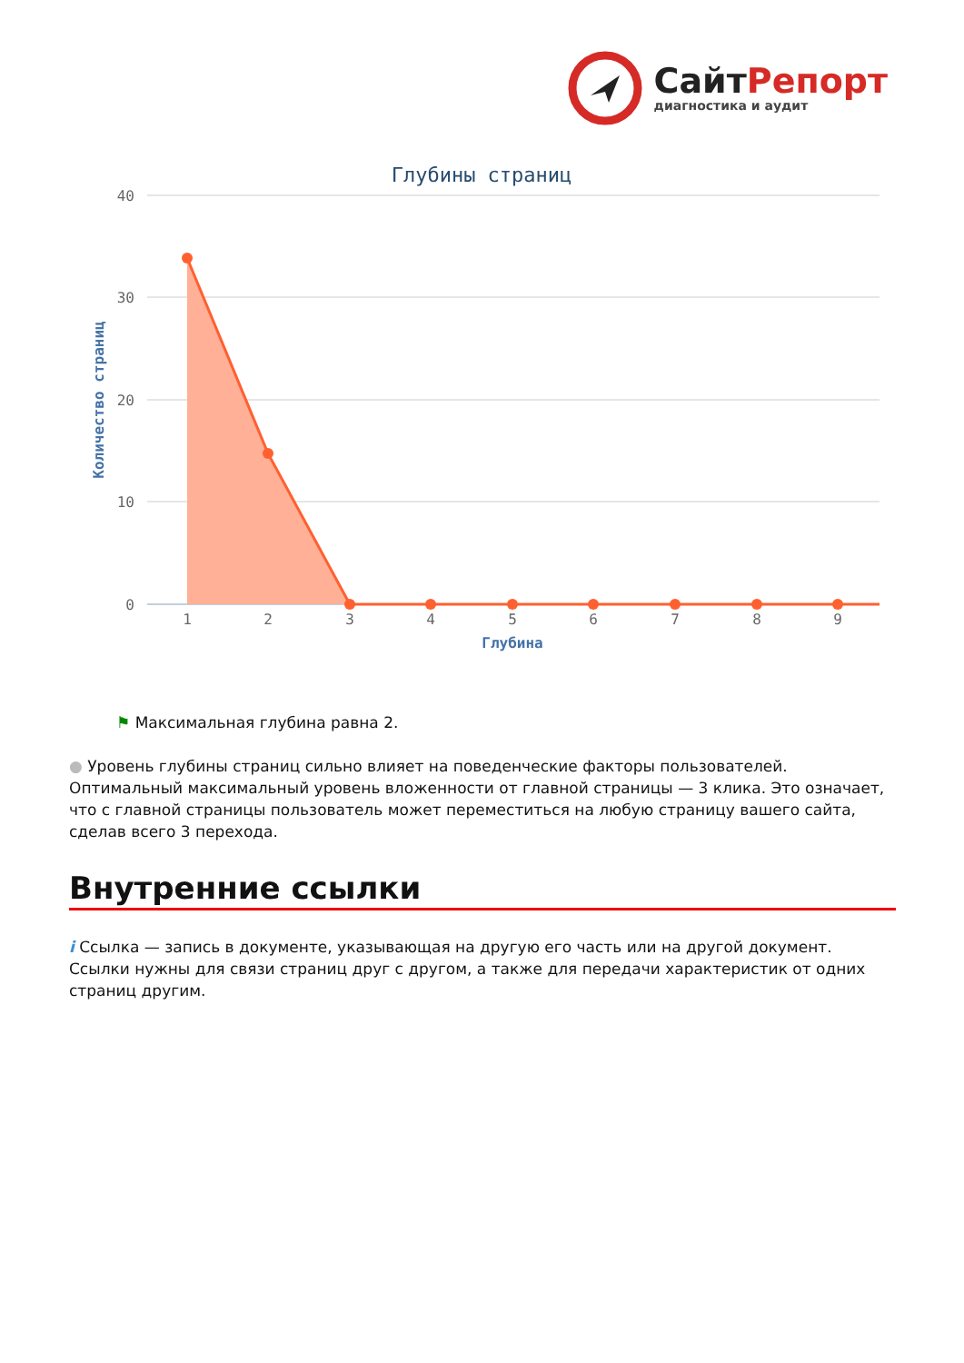Сайт Репорт
диагностика и аудит
Глубины страниц
40
30
20
10
0
Количество страниц
1
2
3
4
5
6
7
8
9
Глубина
⚑ Максимальная глубина равна 2.
● Уровень глубины страниц сильно влияет на поведенческие факторы пользователей. Оптимальный максимальный уровень вложенности от главной страницы — 3 клика. Это означает, что с главной страницы пользователь может переместиться на любую страницу вашего сайта, сделав всего 3 перехода.
Внутренние ссылки
i Ссылка — запись в документе, указывающая на другую его часть или на другой документ. Ссылки нужны для связи страниц друг с другом, а также для передачи характеристик от одних страниц другим.